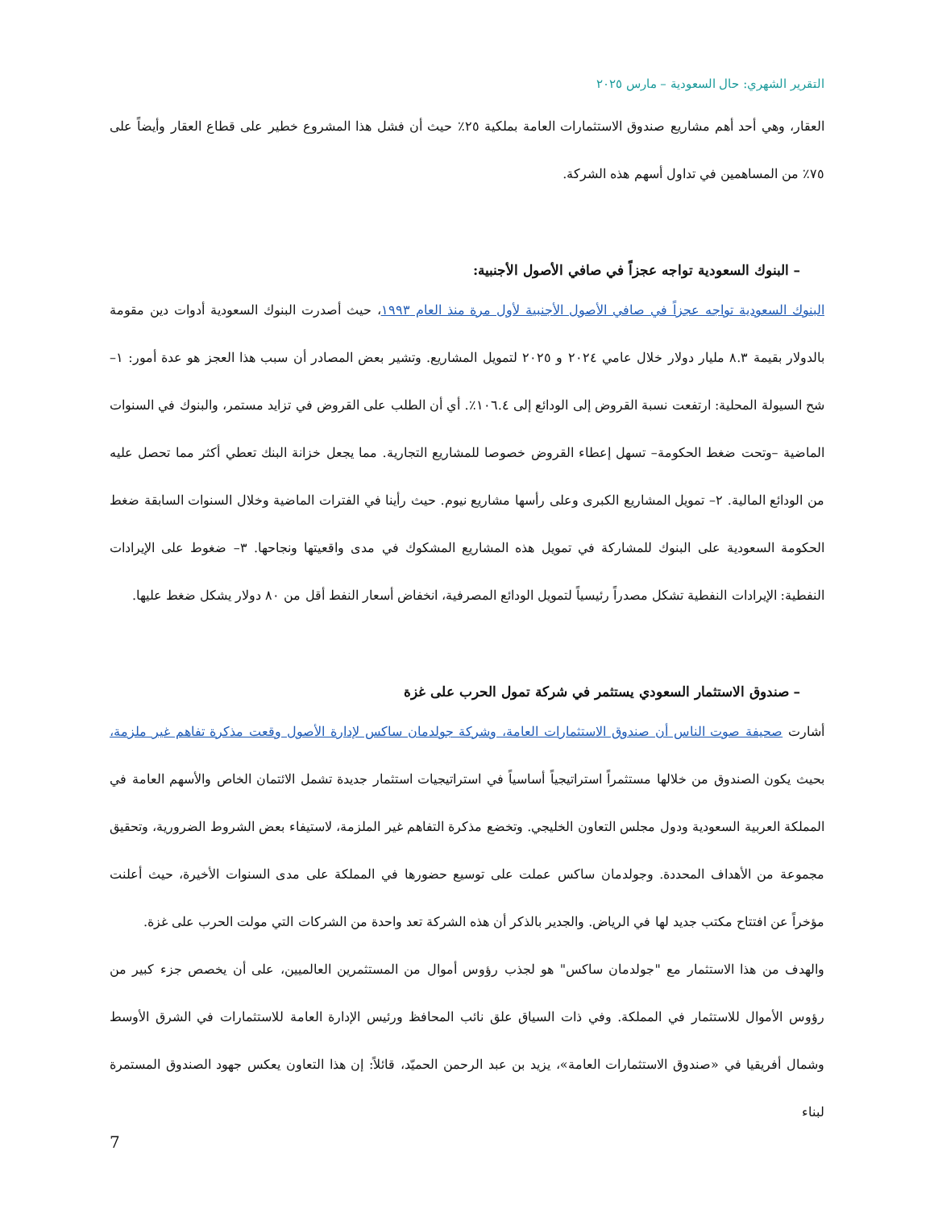التقرير الشهري: حال السعودية – مارس ٢٠٢٥
العقار، وهي أحد أهم مشاريع صندوق الاستثمارات العامة بملكية ٢٥٪ حيث أن فشل هذا المشروع خطير على قطاع العقار وأيضاً على ٧٥٪ من المساهمين في تداول أسهم هذه الشركة.
– البنوك السعودية تواجه عجزاً في صافي الأصول الأجنبية:
البنوك السعودية تواجه عجزاً في صافي الأصول الأجنبية لأول مرة منذ العام ١٩٩٣، حيث أصدرت البنوك السعودية أدوات دين مقومة بالدولار بقيمة ٨.٣ مليار دولار خلال عامي ٢٠٢٤ و ٢٠٢٥ لتمويل المشاريع. وتشير بعض المصادر أن سبب هذا العجز هو عدة أمور: ١– شح السيولة المحلية: ارتفعت نسبة القروض إلى الودائع إلى ١٠٦.٤٪. أي أن الطلب على القروض في تزايد مستمر، والبنوك في السنوات الماضية –وتحت ضغط الحكومة– تسهل إعطاء القروض خصوصا للمشاريع التجارية. مما يجعل خزانة البنك تعطي أكثر مما تحصل عليه من الودائع المالية. ٢– تمويل المشاريع الكبرى وعلى رأسها مشاريع نيوم. حيث رأينا في الفترات الماضية وخلال السنوات السابقة ضغط الحكومة السعودية على البنوك للمشاركة في تمويل هذه المشاريع المشكوك في مدى واقعيتها ونجاحها. ٣– ضغوط على الإيرادات النفطية: الإيرادات النفطية تشكل مصدراً رئيسياً لتمويل الودائع المصرفية، انخفاض أسعار النفط أقل من ٨٠ دولار يشكل ضغط عليها.
– صندوق الاستثمار السعودي يستثمر في شركة تمول الحرب على غزة
أشارت صحيفة صوت الناس أن صندوق الاستثمارات العامة، وشركة جولدمان ساكس لإدارة الأصول وقعت مذكرة تفاهم غير ملزمة، بحيث يكون الصندوق من خلالها مستثمراً استراتيجياً أساسياً في استراتيجيات استثمار جديدة تشمل الائتمان الخاص والأسهم العامة في المملكة العربية السعودية ودول مجلس التعاون الخليجي. وتخضع مذكرة التفاهم غير الملزمة، لاستيفاء بعض الشروط الضرورية، وتحقيق مجموعة من الأهداف المحددة. وجولدمان ساكس عملت على توسيع حضورها في المملكة على مدى السنوات الأخيرة، حيث أعلنت مؤخراً عن افتتاح مكتب جديد لها في الرياض. والجدير بالذكر أن هذه الشركة تعد واحدة من الشركات التي مولت الحرب على غزة.
والهدف من هذا الاستثمار مع "جولدمان ساكس" هو لجذب رؤوس أموال من المستثمرين العالميين، على أن يخصص جزء كبير من رؤوس الأموال للاستثمار في المملكة. وفي ذات السياق علق نائب المحافظ ورئيس الإدارة العامة للاستثمارات في الشرق الأوسط وشمال أفريقيا في «صندوق الاستثمارات العامة»، يزيد بن عبد الرحمن الحميّد، قائلاً: إن هذا التعاون يعكس جهود الصندوق المستمرة لبناء
7